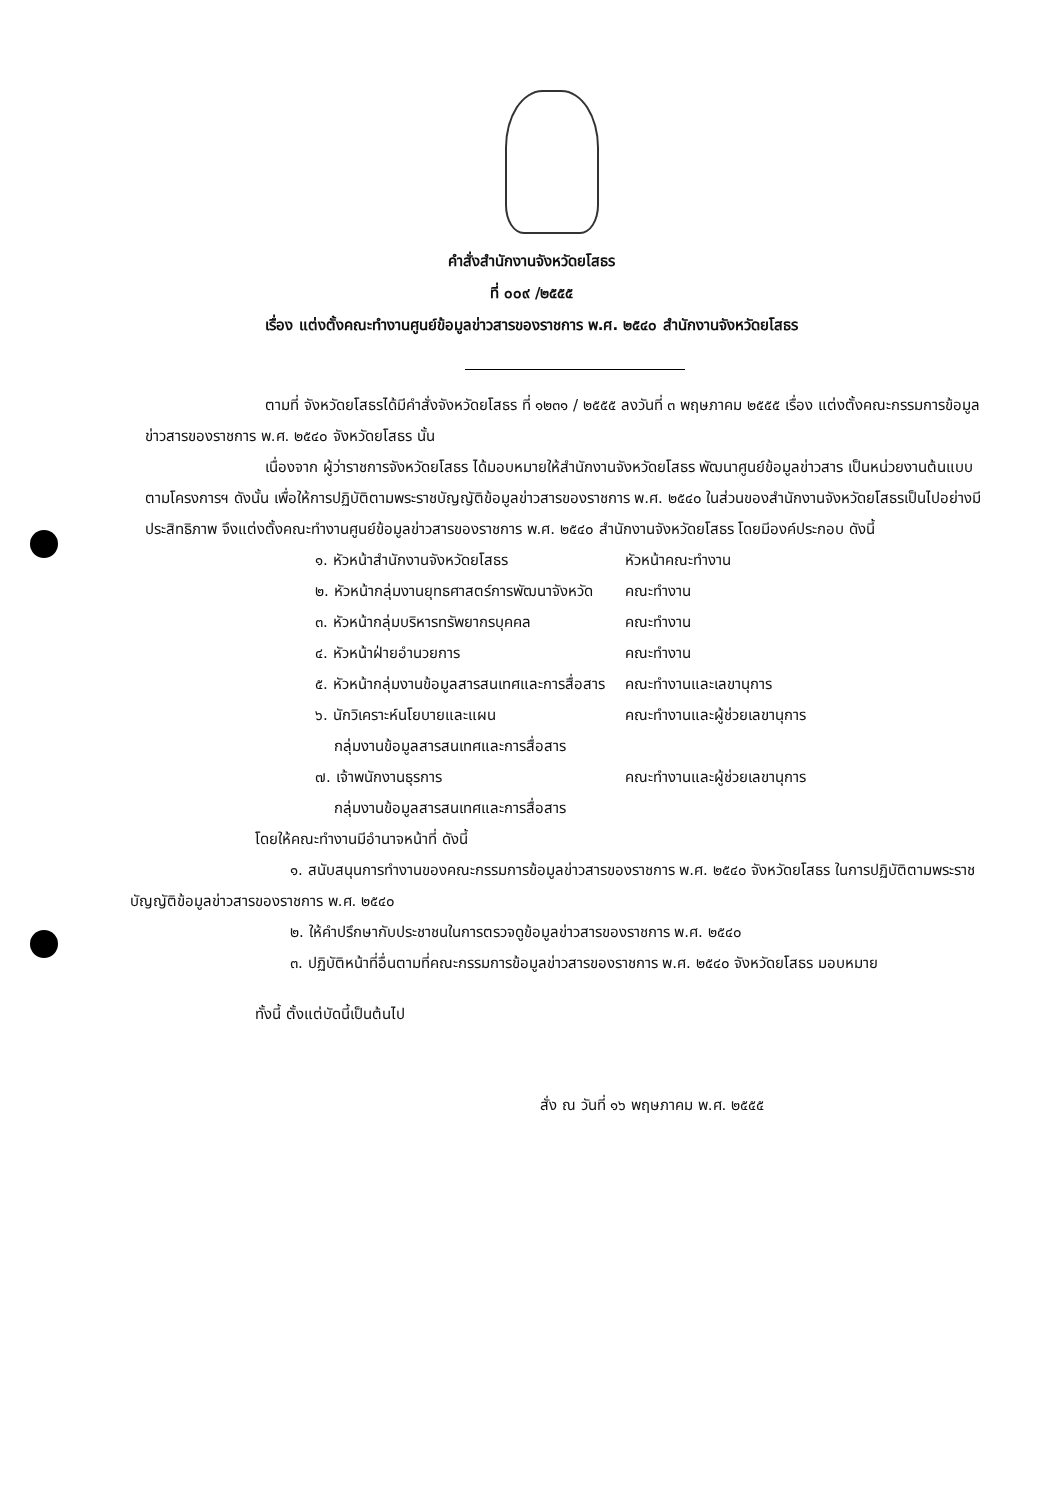คำสั่งสำนักงานจังหวัดยโสธร
ที่ ๐๐๙ /๒๕๕๕
เรื่อง แต่งตั้งคณะทำงานศูนย์ข้อมูลข่าวสารของราชการ พ.ศ. ๒๕๔๐ สำนักงานจังหวัดยโสธร
ตามที่ จังหวัดยโสธรได้มีคำสั่งจังหวัดยโสธร ที่ ๑๒๓๑ / ๒๕๕๕ ลงวันที่ ๓ พฤษภาคม ๒๕๕๕ เรื่อง แต่งตั้งคณะกรรมการข้อมูลข่าวสารของราชการ พ.ศ. ๒๕๔๐ จังหวัดยโสธร นั้น
เนื่องจาก ผู้ว่าราชการจังหวัดยโสธร ได้มอบหมายให้สำนักงานจังหวัดยโสธร พัฒนาศูนย์ข้อมูลข่าวสาร เป็นหน่วยงานต้นแบบตามโครงการฯ ดังนั้น เพื่อให้การปฏิบัติตามพระราชบัญญัติข้อมูลข่าวสารของราชการ พ.ศ. ๒๕๔๐ ในส่วนของสำนักงานจังหวัดยโสธรเป็นไปอย่างมีประสิทธิภาพ จึงแต่งตั้งคณะทำงานศูนย์ข้อมูลข่าวสารของราชการ พ.ศ. ๒๕๔๐ สำนักงานจังหวัดยโสธร โดยมีองค์ประกอบ ดังนี้
| ๑. หัวหน้าสำนักงานจังหวัดยโสธร | หัวหน้าคณะทำงาน |
| ๒. หัวหน้ากลุ่มงานยุทธศาสตร์การพัฒนาจังหวัด | คณะทำงาน |
| ๓. หัวหน้ากลุ่มบริหารทรัพยากรบุคคล | คณะทำงาน |
| ๔. หัวหน้าฝ่ายอำนวยการ | คณะทำงาน |
| ๕. หัวหน้ากลุ่มงานข้อมูลสารสนเทศและการสื่อสาร | คณะทำงานและเลขานุการ |
| ๖. นักวิเคราะห์นโยบายและแผน กลุ่มงานข้อมูลสารสนเทศและการสื่อสาร | คณะทำงานและผู้ช่วยเลขานุการ |
| ๗. เจ้าพนักงานธุรการ กลุ่มงานข้อมูลสารสนเทศและการสื่อสาร | คณะทำงานและผู้ช่วยเลขานุการ |
โดยให้คณะทำงานมีอำนาจหน้าที่ ดังนี้
๑. สนับสนุนการทำงานของคณะกรรมการข้อมูลข่าวสารของราชการ พ.ศ. ๒๕๔๐ จังหวัดยโสธร ในการปฏิบัติตามพระราชบัญญัติข้อมูลข่าวสารของราชการ พ.ศ. ๒๕๔๐
๒. ให้คำปรึกษากับประชาชนในการตรวจดูข้อมูลข่าวสารของราชการ พ.ศ. ๒๕๔๐
๓. ปฏิบัติหน้าที่อื่นตามที่คณะกรรมการข้อมูลข่าวสารของราชการ พ.ศ. ๒๕๔๐ จังหวัดยโสธร มอบหมาย
ทั้งนี้ ตั้งแต่บัดนี้เป็นต้นไป
สั่ง ณ วันที่ ๑๖ พฤษภาคม พ.ศ. ๒๕๕๕